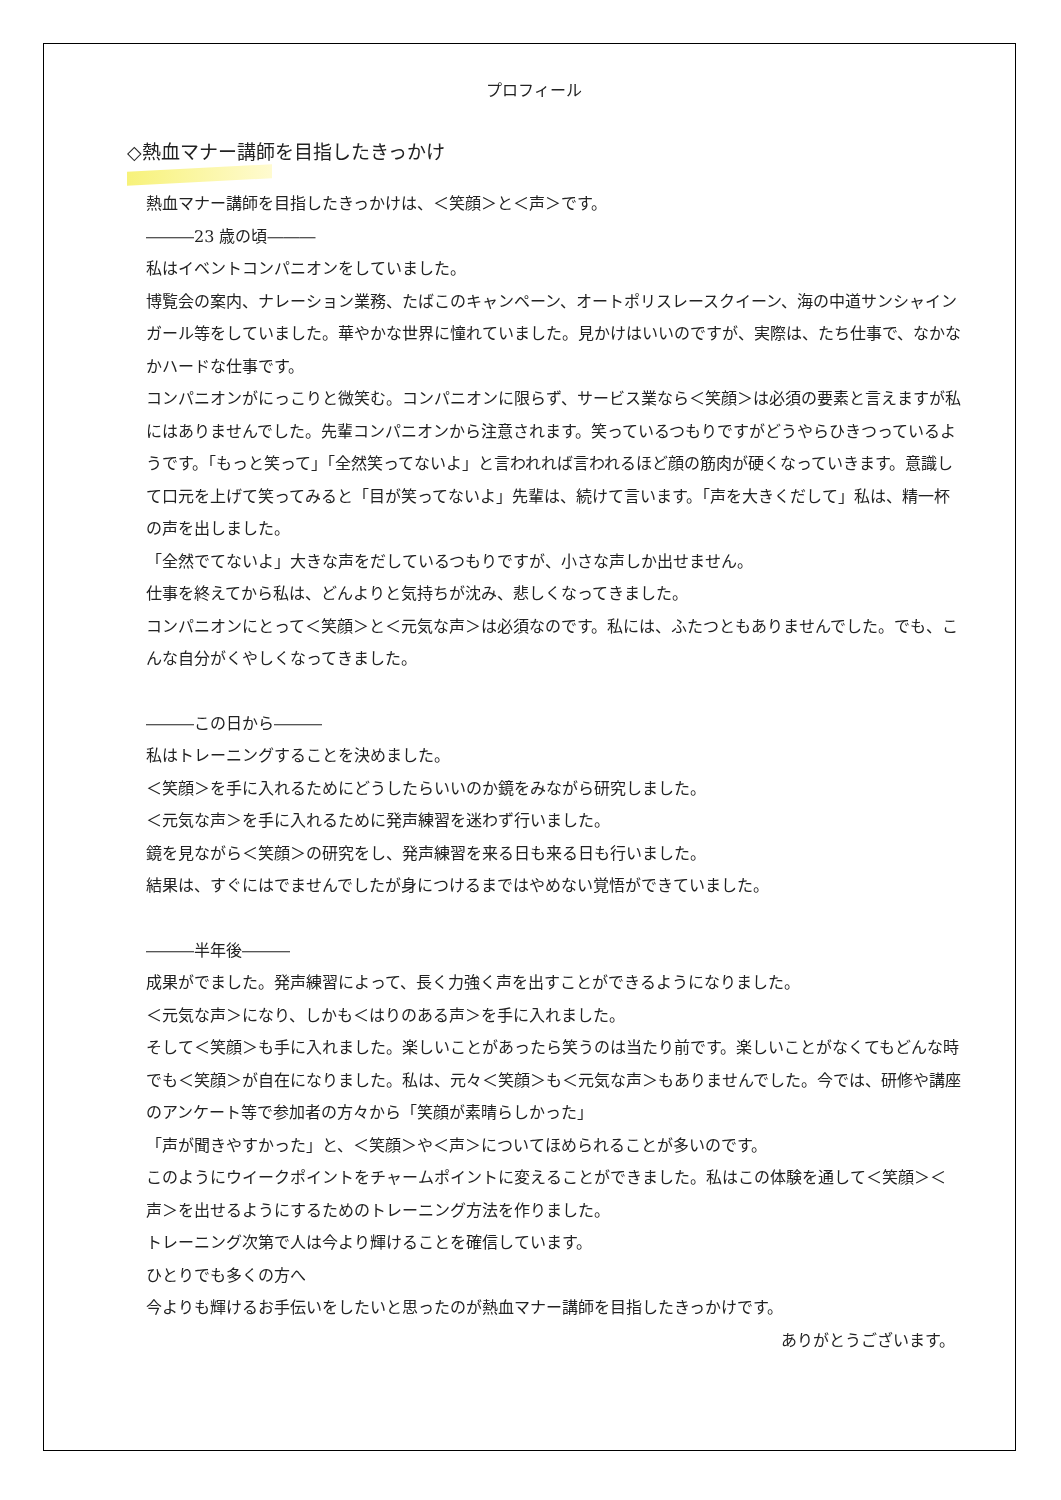プロフィール
◇熱血マナー講師を目指したきっかけ
熱血マナー講師を目指したきっかけは、＜笑顔＞と＜声＞です。
―――23 歳の頃―――
私はイベントコンパニオンをしていました。
博覧会の案内、ナレーション業務、たばこのキャンペーン、オートポリスレースクイーン、海の中道サンシャインガール等をしていました。華やかな世界に憧れていました。見かけはいいのですが、実際は、たち仕事で、なかなかハードな仕事です。
コンパニオンがにっこりと微笑む。コンパニオンに限らず、サービス業なら＜笑顔＞は必須の要素と言えますが私にはありませんでした。先輩コンパニオンから注意されます。笑っているつもりですがどうやらひきつっているようです。「もっと笑って」「全然笑ってないよ」と言われれば言われるほど顔の筋肉が硬くなっていきます。意識して口元を上げて笑ってみると「目が笑ってないよ」先輩は、続けて言います。「声を大きくだして」私は、精一杯の声を出しました。
「全然でてないよ」大きな声をだしているつもりですが、小さな声しか出せません。
仕事を終えてから私は、どんよりと気持ちが沈み、悲しくなってきました。
コンパニオンにとって＜笑顔＞と＜元気な声＞は必須なのです。私には、ふたつともありませんでした。でも、こんな自分がくやしくなってきました。
―――この日から―――
私はトレーニングすることを決めました。
＜笑顔＞を手に入れるためにどうしたらいいのか鏡をみながら研究しました。
＜元気な声＞を手に入れるために発声練習を迷わず行いました。
鏡を見ながら＜笑顔＞の研究をし、発声練習を来る日も来る日も行いました。
結果は、すぐにはでませんでしたが身につけるまではやめない覚悟ができていました。
―――半年後―――
成果がでました。発声練習によって、長く力強く声を出すことができるようになりました。
＜元気な声＞になり、しかも＜はりのある声＞を手に入れました。
そして＜笑顔＞も手に入れました。楽しいことがあったら笑うのは当たり前です。楽しいことがなくてもどんな時でも＜笑顔＞が自在になりました。私は、元々＜笑顔＞も＜元気な声＞もありませんでした。今では、研修や講座のアンケート等で参加者の方々から「笑顔が素晴らしかった」
「声が聞きやすかった」と、＜笑顔＞や＜声＞についてほめられることが多いのです。
このようにウイークポイントをチャームポイントに変えることができました。私はこの体験を通して＜笑顔＞＜声＞を出せるようにするためのトレーニング方法を作りました。
トレーニング次第で人は今より輝けることを確信しています。
ひとりでも多くの方へ
今よりも輝けるお手伝いをしたいと思ったのが熱血マナー講師を目指したきっかけです。
ありがとうございます。